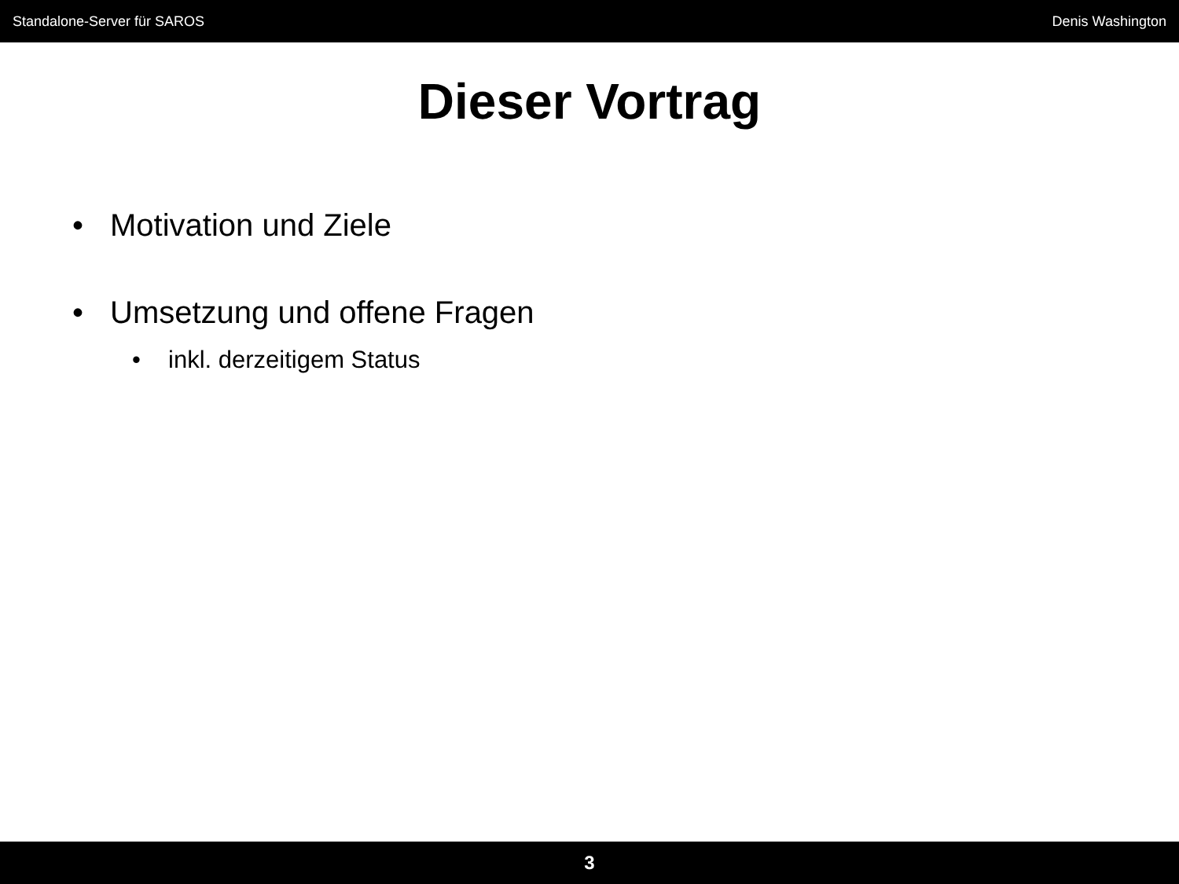Standalone-Server für SAROS Denis Washington
Dieser Vortrag
• Motivation und Ziele
• Umsetzung und offene Fragen
• inkl. derzeitigem Status
3